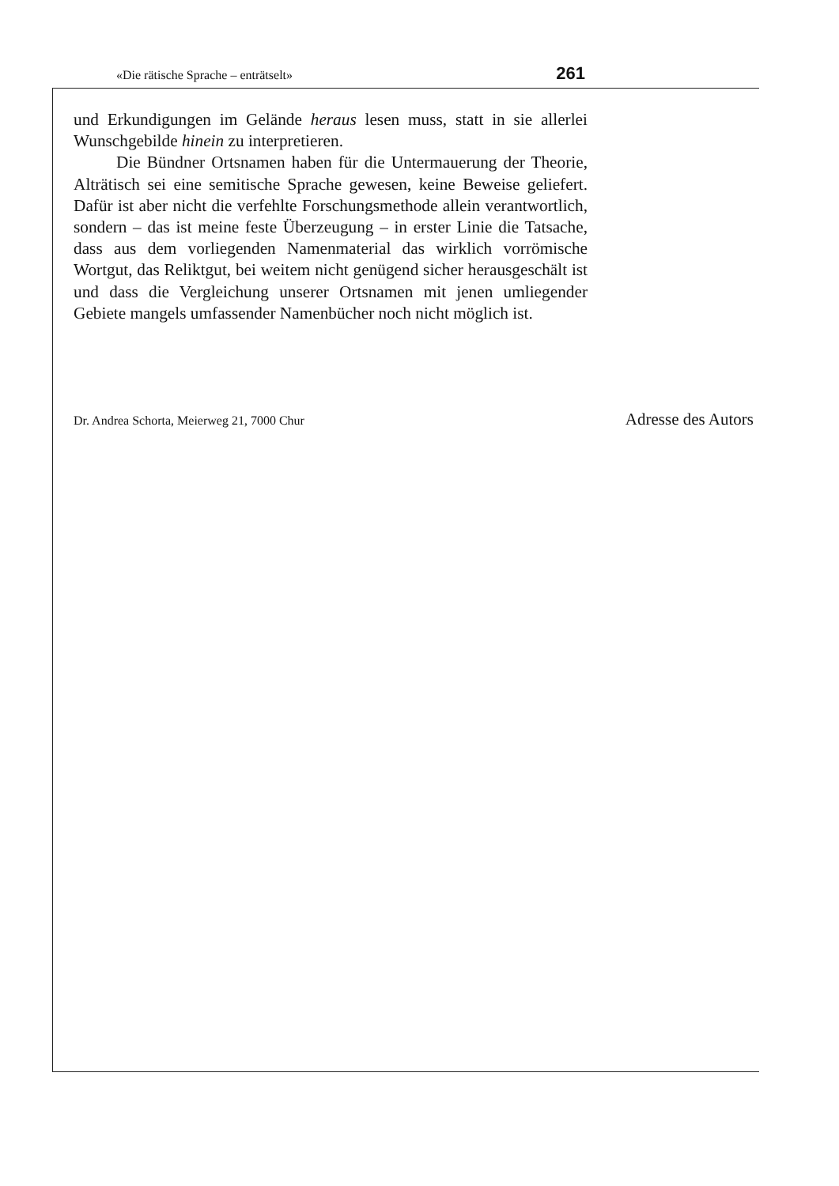«Die rätische Sprache – enträtselt» 261
und Erkundigungen im Gelände heraus lesen muss, statt in sie allerlei Wunschgebilde hinein zu interpretieren.
Die Bündner Ortsnamen haben für die Untermauerung der Theorie, Alträtisch sei eine semitische Sprache gewesen, keine Beweise geliefert. Dafür ist aber nicht die verfehlte Forschungsmethode allein verantwortlich, sondern – das ist meine feste Überzeugung – in erster Linie die Tatsache, dass aus dem vorliegenden Namenmaterial das wirklich vorrömische Wortgut, das Reliktgut, bei weitem nicht genügend sicher herausgeschält ist und dass die Vergleichung unserer Ortsnamen mit jenen umliegender Gebiete mangels umfassender Namenbücher noch nicht möglich ist.
Dr. Andrea Schorta, Meierweg 21, 7000 Chur Adresse des Autors